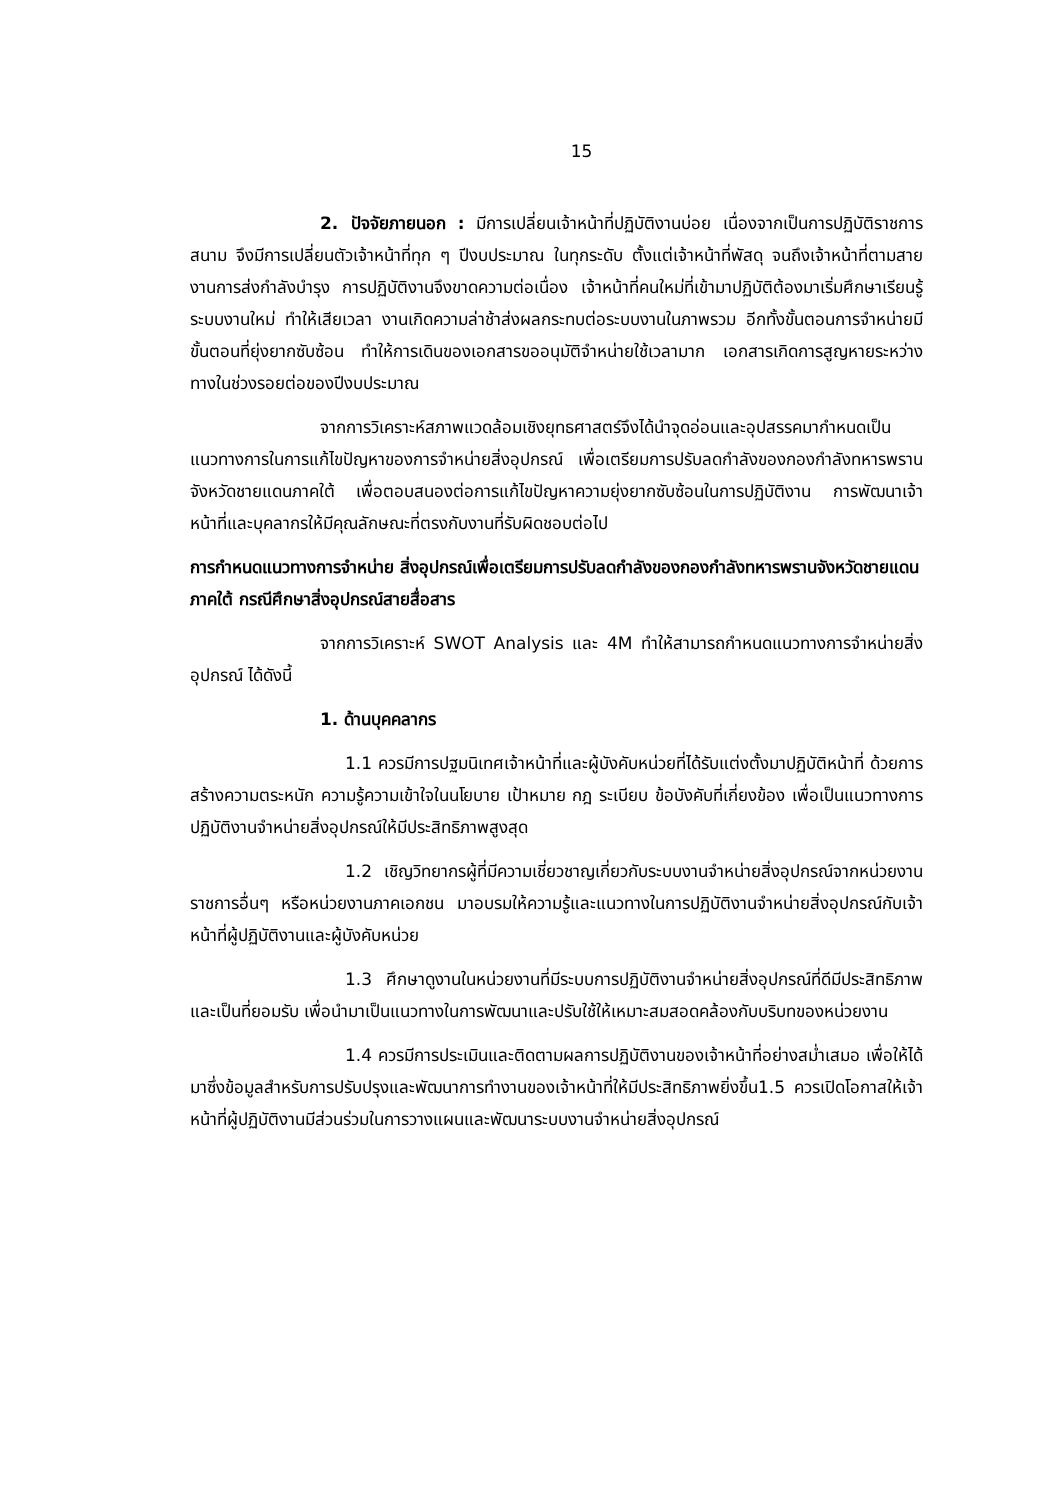15
2. ปัจจัยภายนอก : มีการเปลี่ยนเจ้าหน้าที่ปฏิบัติงานบ่อย เนื่องจากเป็นการปฏิบัติราชการสนาม จึงมีการเปลี่ยนตัวเจ้าหน้าที่ทุก ๆ ปีงบประมาณ ในทุกระดับ ตั้งแต่เจ้าหน้าที่พัสดุ จนถึงเจ้าหน้าที่ตามสายงานการส่งกำลังบำรุง การปฏิบัติงานจึงขาดความต่อเนื่อง เจ้าหน้าที่คนใหม่ที่เข้ามาปฏิบัติต้องมาเริ่มศึกษาเรียนรู้ระบบงานใหม่ ทำให้เสียเวลา งานเกิดความล่าช้าส่งผลกระทบต่อระบบงานในภาพรวม อีกทั้งขั้นตอนการจำหน่ายมีขั้นตอนที่ยุ่งยากซับซ้อน ทำให้การเดินของเอกสารขออนุมัติจำหน่ายใช้เวลามาก เอกสารเกิดการสูญหายระหว่างทางในช่วงรอยต่อของปีงบประมาณ
จากการวิเคราะห์สภาพแวดล้อมเชิงยุทธศาสตร์จึงได้นำจุดอ่อนและอุปสรรคมากำหนดเป็นแนวทางการในการแก้ไขปัญหาของการจำหน่ายสิ่งอุปกรณ์ เพื่อเตรียมการปรับลดกำลังของกองกำลังทหารพรานจังหวัดชายแดนภาคใต้ เพื่อตอบสนองต่อการแก้ไขปัญหาความยุ่งยากซับซ้อนในการปฏิบัติงาน การพัฒนาเจ้าหน้าที่และบุคลากรให้มีคุณลักษณะที่ตรงกับงานที่รับผิดชอบต่อไป
การกำหนดแนวทางการจำหน่าย สิ่งอุปกรณ์เพื่อเตรียมการปรับลดกำลังของกองกำลังทหารพรานจังหวัดชายแดนภาคใต้ กรณีศึกษาสิ่งอุปกรณ์สายสื่อสาร
จากการวิเคราะห์ SWOT Analysis และ 4M ทำให้สามารถกำหนดแนวทางการจำหน่ายสิ่งอุปกรณ์ ได้ดังนี้
1. ด้านบุคคลากร
1.1 ควรมีการปฐมนิเทศเจ้าหน้าที่และผู้บังคับหน่วยที่ได้รับแต่งตั้งมาปฏิบัติหน้าที่ ด้วยการสร้างความตระหนัก ความรู้ความเข้าใจในนโยบาย เป้าหมาย กฎ ระเบียบ ข้อบังคับที่เกี่ยงข้อง เพื่อเป็นแนวทางการปฏิบัติงานจำหน่ายสิ่งอุปกรณ์ให้มีประสิทธิภาพสูงสุด
1.2 เชิญวิทยากรผู้ที่มีความเชี่ยวชาญเกี่ยวกับระบบงานจำหน่ายสิ่งอุปกรณ์จากหน่วยงานราชการอื่นๆ หรือหน่วยงานภาคเอกชน มาอบรมให้ความรู้และแนวทางในการปฏิบัติงานจำหน่ายสิ่งอุปกรณ์กับเจ้าหน้าที่ผู้ปฏิบัติงานและผู้บังคับหน่วย
1.3 ศึกษาดูงานในหน่วยงานที่มีระบบการปฏิบัติงานจำหน่ายสิ่งอุปกรณ์ที่ดีมีประสิทธิภาพ และเป็นที่ยอมรับ เพื่อนำมาเป็นแนวทางในการพัฒนาและปรับใช้ให้เหมาะสมสอดคล้องกับบริบทของหน่วยงาน
1.4 ควรมีการประเมินและติดตามผลการปฏิบัติงานของเจ้าหน้าที่อย่างสม่ำเสมอ เพื่อให้ได้มาซึ่งข้อมูลสำหรับการปรับปรุงและพัฒนาการทำงานของเจ้าหน้าที่ให้มีประสิทธิภาพยิ่งขึ้น1.5 ควรเปิดโอกาสให้เจ้าหน้าที่ผู้ปฏิบัติงานมีส่วนร่วมในการวางแผนและพัฒนาระบบงานจำหน่ายสิ่งอุปกรณ์